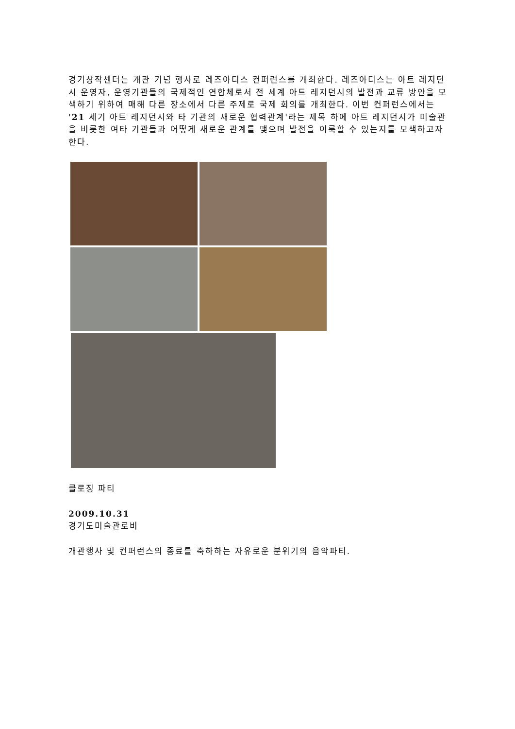경기창작센터는 개관 기념 행사로 레즈아티스 컨퍼런스를 개최한다. 레즈아티스는 아트 레지던시 운영자, 운영기관들의 국제적인 연합체로서 전 세계 아트 레지던시의 발전과 교류 방안을 모색하기 위하여 매해 다른 장소에서 다른 주제로 국제 회의를 개최한다. 이번 컨퍼런스에서는 '21 세기 아트 레지던시와 타 기관의 새로운 협력관계'라는 제목 하에 아트 레지던시가 미술관을 비롯한 여타 기관들과 어떻게 새로운 관계를 맺으며 발전을 이룩할 수 있는지를 모색하고자 한다.
클로징 파티
2009.10.31
경기도미술관로비
개관행사 및 컨퍼런스의 종료를 축하하는 자유로운 분위기의 음악파티.